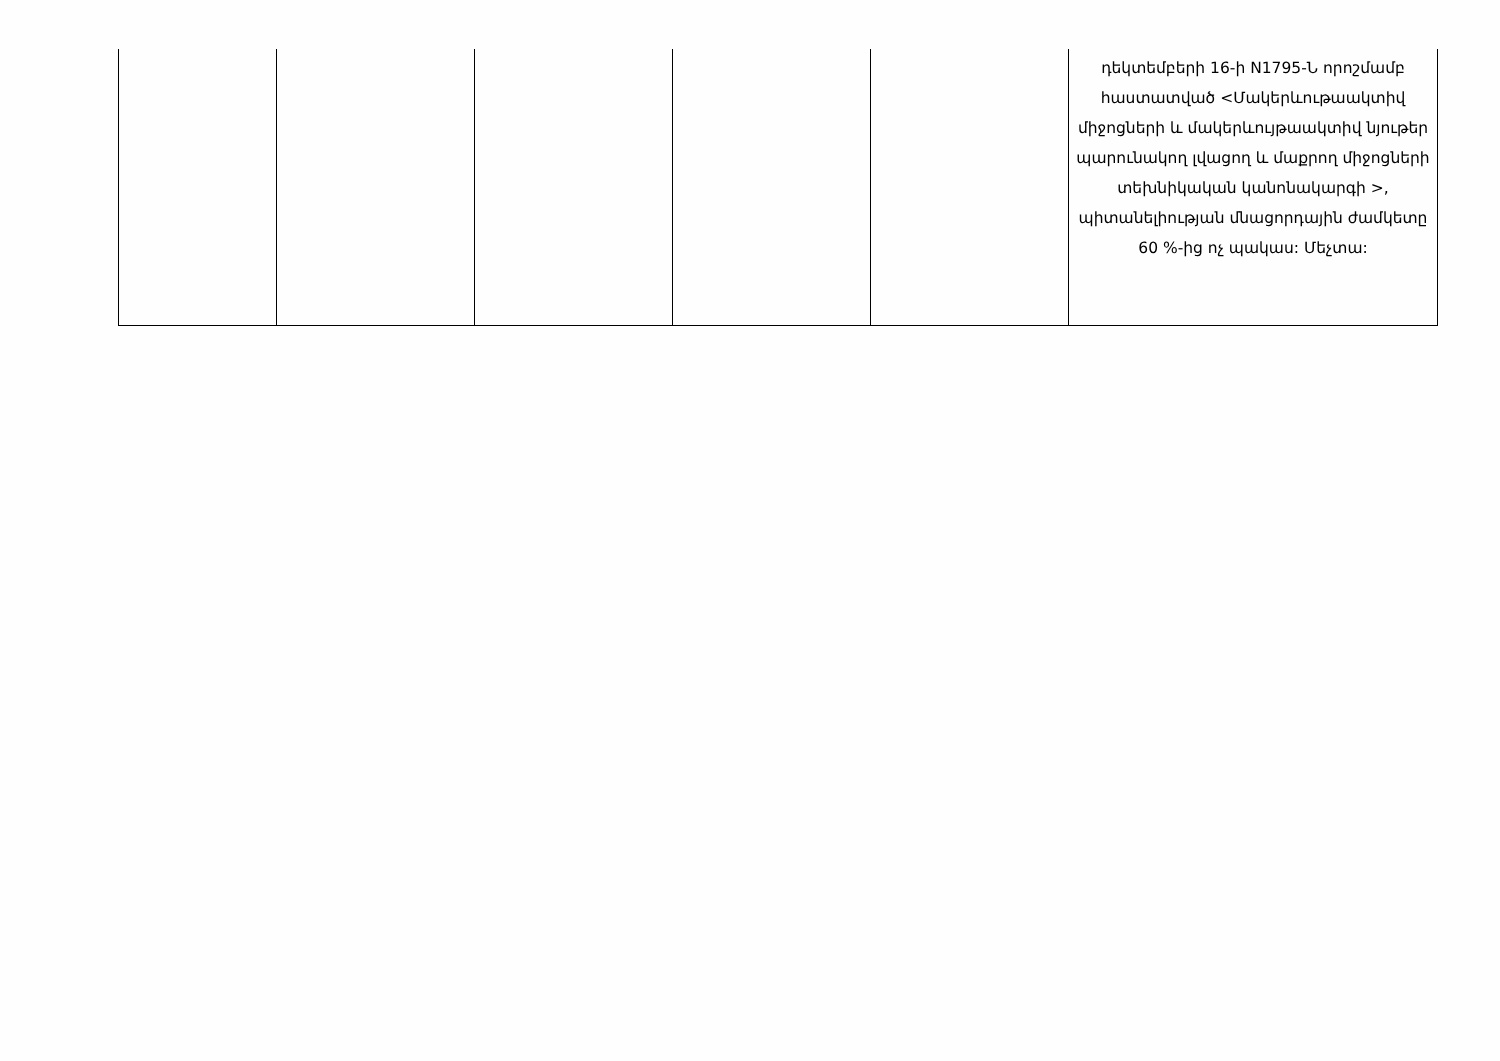| | | | | | դեկտեմբերի 16-ի N1795-Ն որոշմամբ հաստատված <Մակերևութաակտիվ միջոցների և մակերևույթաակտիվ նյութեր պարունակող լվացող և մաքրող միջոցների տեխնիկական կանոնակարգի >, պիտանելիության մնացորդային ժամկետը 60 %-ից ոչ պակաս: Մեչտա: |